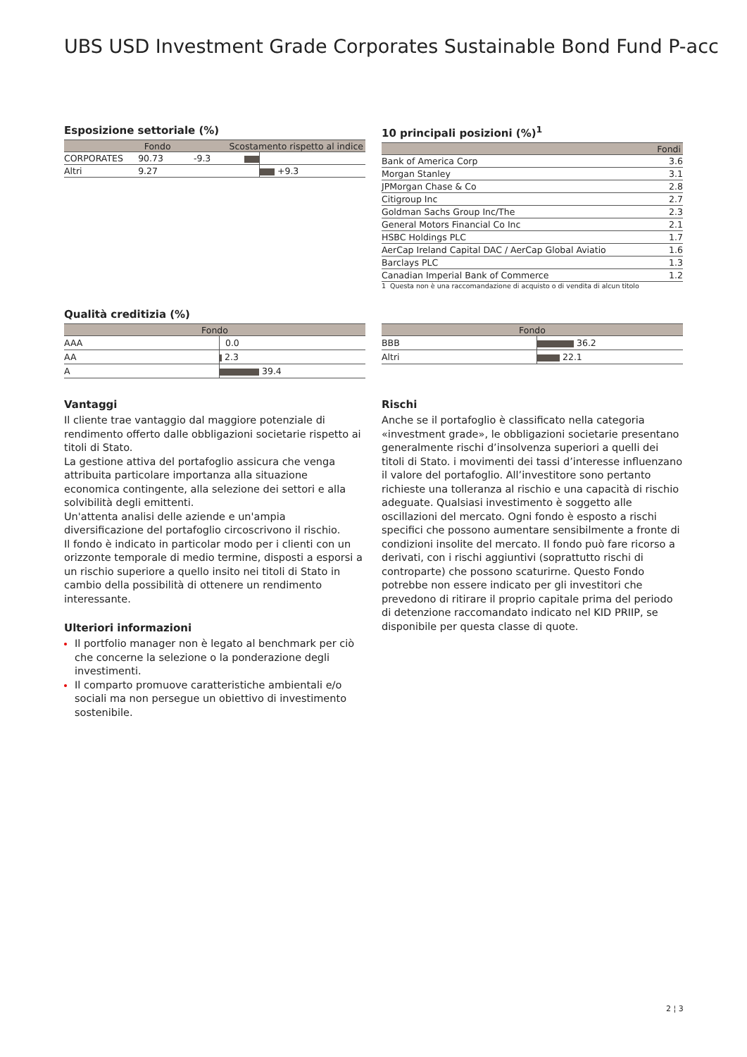UBS USD Investment Grade Corporates Sustainable Bond Fund P-acc
Esposizione settoriale (%)
| | Fondo | Scostamento rispetto al indice | |
| --- | --- | --- | --- |
| CORPORATES | 90.73 | -9.3 | |
| Altri | 9.27 | | +9.3 |
10 principali posizioni (%)<sup>1</sup>
| | Fondi |
| --- | --- |
| Bank of America Corp | 3.6 |
| Morgan Stanley | 3.1 |
| JPMorgan Chase & Co | 2.8 |
| Citigroup Inc | 2.7 |
| Goldman Sachs Group Inc/The | 2.3 |
| General Motors Financial Co Inc | 2.1 |
| HSBC Holdings PLC | 1.7 |
| AerCap Ireland Capital DAC / AerCap Global Aviatio | 1.6 |
| Barclays PLC | 1.3 |
| Canadian Imperial Bank of Commerce | 1.2 |
1 Questa non è una raccomandazione di acquisto o di vendita di alcun titolo
Qualità creditizia (%)
| Fondo | |
| --- | --- |
| AAA | 0.0 |
| AA | 2.3 |
| A | 39.4 |
| Fondo | |
| --- | --- |
| BBB | 36.2 |
| Altri | 22.1 |
Vantaggi
Il cliente trae vantaggio dal maggiore potenziale di rendimento offerto dalle obbligazioni societarie rispetto ai titoli di Stato.
La gestione attiva del portafoglio assicura che venga attribuita particolare importanza alla situazione economica contingente, alla selezione dei settori e alla solvibilità degli emittenti.
Un'attenta analisi delle aziende e un'ampia diversificazione del portafoglio circoscrivono il rischio.
Il fondo è indicato in particolar modo per i clienti con un orizzonte temporale di medio termine, disposti a esporsi a un rischio superiore a quello insito nei titoli di Stato in cambio della possibilità di ottenere un rendimento interessante.
Ulteriori informazioni
Il portfolio manager non è legato al benchmark per ciò che concerne la selezione o la ponderazione degli investimenti.
Il comparto promuove caratteristiche ambientali e/o sociali ma non persegue un obiettivo di investimento sostenibile.
Rischi
Anche se il portafoglio è classificato nella categoria «investment grade», le obbligazioni societarie presentano generalmente rischi d’insolvenza superiori a quelli dei titoli di Stato. i movimenti dei tassi d’interesse influenzano il valore del portafoglio. All’investitore sono pertanto richieste una tolleranza al rischio e una capacità di rischio adeguate. Qualsiasi investimento è soggetto alle oscillazioni del mercato. Ogni fondo è esposto a rischi specifici che possono aumentare sensibilmente a fronte di condizioni insolite del mercato. Il fondo può fare ricorso a derivati, con i rischi aggiuntivi (soprattutto rischi di controparte) che possono scaturirne. Questo Fondo potrebbe non essere indicato per gli investitori che prevedono di ritirare il proprio capitale prima del periodo di detenzione raccomandato indicato nel KID PRIIP, se disponibile per questa classe di quote.
2 ¦ 3